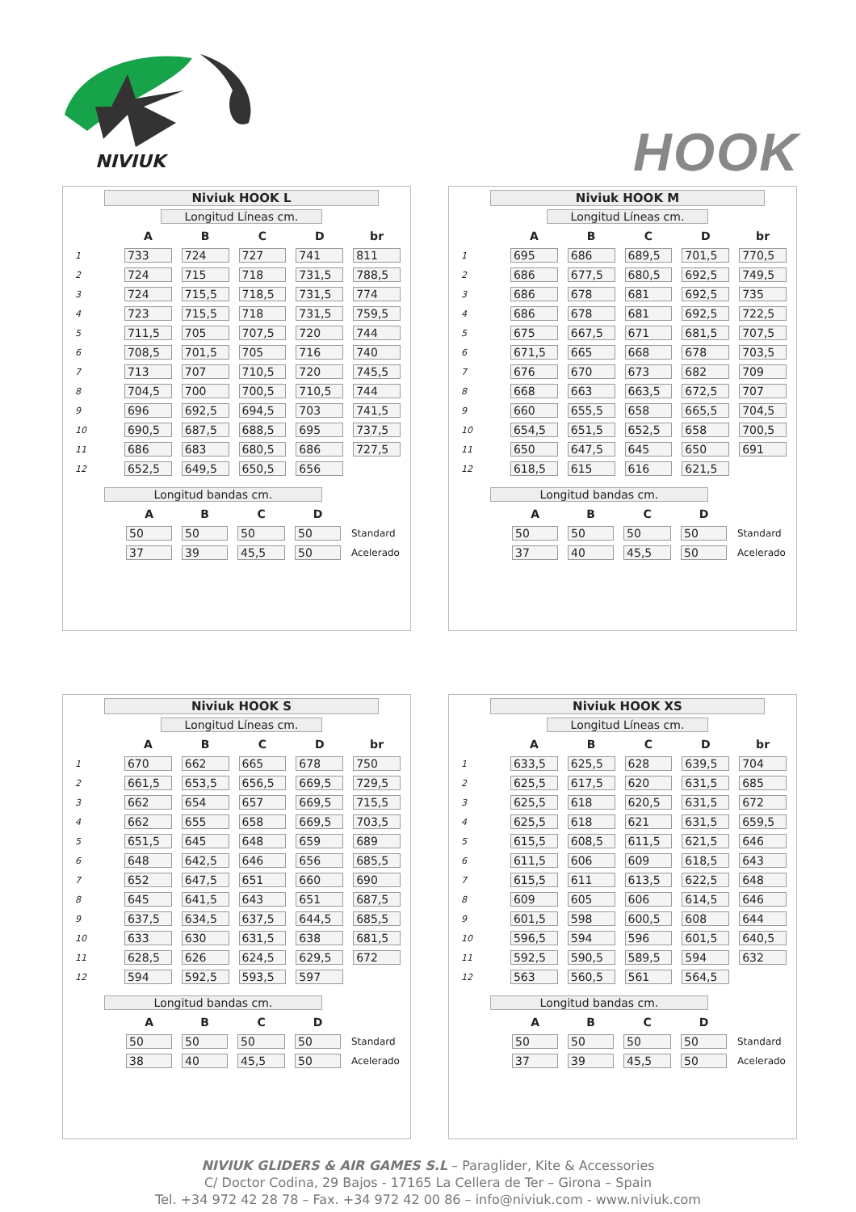NIVIUK
HOOK
Niviuk HOOK L
Longitud Líneas cm.
| | A | B | C | D | br |
| --- | --- | --- | --- | --- | --- |
| 1 | 733 | 724 | 727 | 741 | 811 |
| 2 | 724 | 715 | 718 | 731,5 | 788,5 |
| 3 | 724 | 715,5 | 718,5 | 731,5 | 774 |
| 4 | 723 | 715,5 | 718 | 731,5 | 759,5 |
| 5 | 711,5 | 705 | 707,5 | 720 | 744 |
| 6 | 708,5 | 701,5 | 705 | 716 | 740 |
| 7 | 713 | 707 | 710,5 | 720 | 745,5 |
| 8 | 704,5 | 700 | 700,5 | 710,5 | 744 |
| 9 | 696 | 692,5 | 694,5 | 703 | 741,5 |
| 10 | 690,5 | 687,5 | 688,5 | 695 | 737,5 |
| 11 | 686 | 683 | 680,5 | 686 | 727,5 |
| 12 | 652,5 | 649,5 | 650,5 | 656 | |
Longitud bandas cm.
| | A | B | C | D | |
| --- | --- | --- | --- | --- | --- |
| | 50 | 50 | 50 | 50 | Standard |
| | 37 | 39 | 45,5 | 50 | Acelerado |
Niviuk HOOK M
Longitud Líneas cm.
| | A | B | C | D | br |
| --- | --- | --- | --- | --- | --- |
| 1 | 695 | 686 | 689,5 | 701,5 | 770,5 |
| 2 | 686 | 677,5 | 680,5 | 692,5 | 749,5 |
| 3 | 686 | 678 | 681 | 692,5 | 735 |
| 4 | 686 | 678 | 681 | 692,5 | 722,5 |
| 5 | 675 | 667,5 | 671 | 681,5 | 707,5 |
| 6 | 671,5 | 665 | 668 | 678 | 703,5 |
| 7 | 676 | 670 | 673 | 682 | 709 |
| 8 | 668 | 663 | 663,5 | 672,5 | 707 |
| 9 | 660 | 655,5 | 658 | 665,5 | 704,5 |
| 10 | 654,5 | 651,5 | 652,5 | 658 | 700,5 |
| 11 | 650 | 647,5 | 645 | 650 | 691 |
| 12 | 618,5 | 615 | 616 | 621,5 | |
Longitud bandas cm.
| | A | B | C | D | |
| --- | --- | --- | --- | --- | --- |
| | 50 | 50 | 50 | 50 | Standard |
| | 37 | 40 | 45,5 | 50 | Acelerado |
Niviuk HOOK S
Longitud Líneas cm.
| | A | B | C | D | br |
| --- | --- | --- | --- | --- | --- |
| 1 | 670 | 662 | 665 | 678 | 750 |
| 2 | 661,5 | 653,5 | 656,5 | 669,5 | 729,5 |
| 3 | 662 | 654 | 657 | 669,5 | 715,5 |
| 4 | 662 | 655 | 658 | 669,5 | 703,5 |
| 5 | 651,5 | 645 | 648 | 659 | 689 |
| 6 | 648 | 642,5 | 646 | 656 | 685,5 |
| 7 | 652 | 647,5 | 651 | 660 | 690 |
| 8 | 645 | 641,5 | 643 | 651 | 687,5 |
| 9 | 637,5 | 634,5 | 637,5 | 644,5 | 685,5 |
| 10 | 633 | 630 | 631,5 | 638 | 681,5 |
| 11 | 628,5 | 626 | 624,5 | 629,5 | 672 |
| 12 | 594 | 592,5 | 593,5 | 597 | |
Longitud bandas cm.
| | A | B | C | D | |
| --- | --- | --- | --- | --- | --- |
| | 50 | 50 | 50 | 50 | Standard |
| | 38 | 40 | 45,5 | 50 | Acelerado |
Niviuk HOOK XS
Longitud Líneas cm.
| | A | B | C | D | br |
| --- | --- | --- | --- | --- | --- |
| 1 | 633,5 | 625,5 | 628 | 639,5 | 704 |
| 2 | 625,5 | 617,5 | 620 | 631,5 | 685 |
| 3 | 625,5 | 618 | 620,5 | 631,5 | 672 |
| 4 | 625,5 | 618 | 621 | 631,5 | 659,5 |
| 5 | 615,5 | 608,5 | 611,5 | 621,5 | 646 |
| 6 | 611,5 | 606 | 609 | 618,5 | 643 |
| 7 | 615,5 | 611 | 613,5 | 622,5 | 648 |
| 8 | 609 | 605 | 606 | 614,5 | 646 |
| 9 | 601,5 | 598 | 600,5 | 608 | 644 |
| 10 | 596,5 | 594 | 596 | 601,5 | 640,5 |
| 11 | 592,5 | 590,5 | 589,5 | 594 | 632 |
| 12 | 563 | 560,5 | 561 | 564,5 | |
Longitud bandas cm.
| | A | B | C | D | |
| --- | --- | --- | --- | --- | --- |
| | 50 | 50 | 50 | 50 | Standard |
| | 37 | 39 | 45,5 | 50 | Acelerado |
NIVIUK GLIDERS & AIR GAMES S.L – Paraglider, Kite & Accessories
C/ Doctor Codina, 29 Bajos - 17165 La Cellera de Ter – Girona – Spain
Tel. +34 972 42 28 78 – Fax. +34 972 42 00 86 – info@niviuk.com - www.niviuk.com